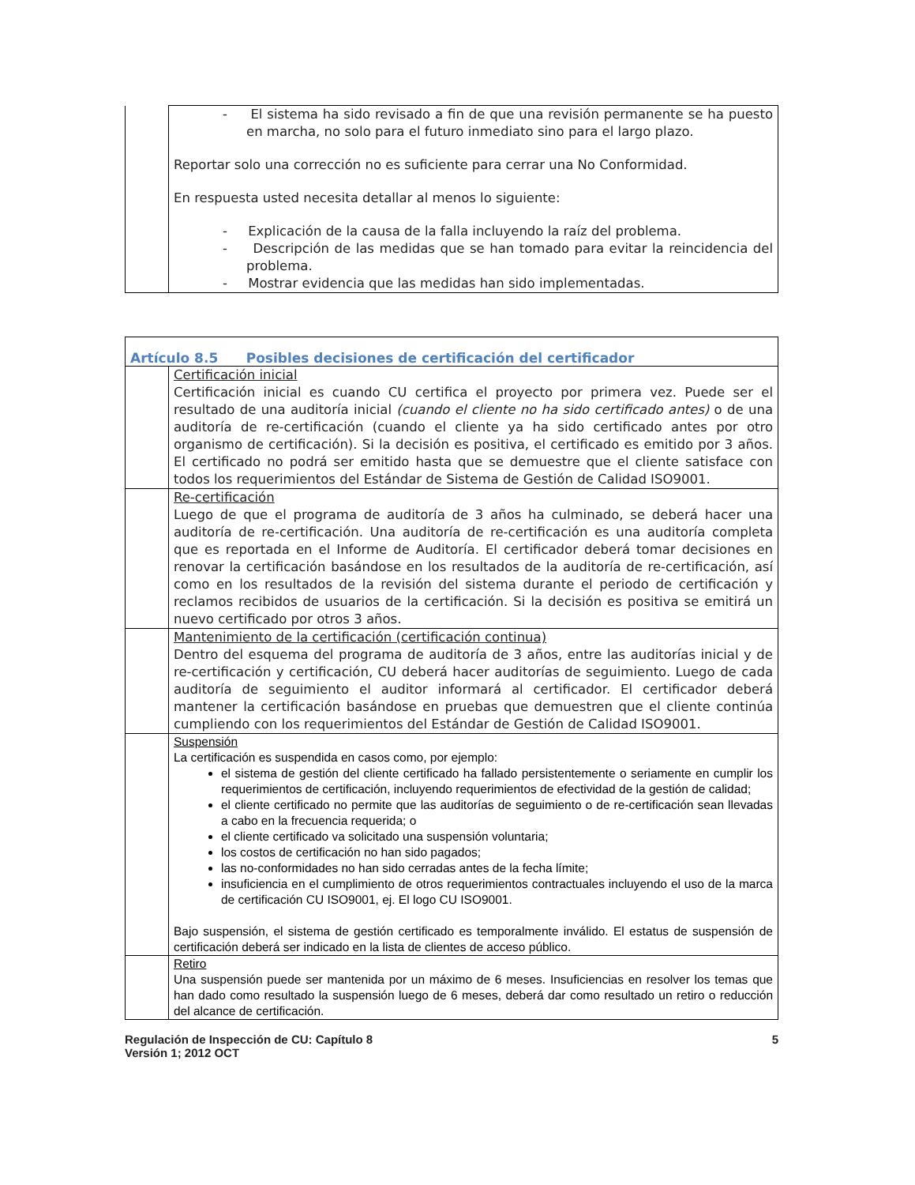| | - El sistema ha sido revisado a fin de que una revisión permanente se ha puesto en marcha, no solo para el futuro inmediato sino para el largo plazo. Reportar solo una corrección no es suficiente para cerrar una No Conformidad. En respuesta usted necesita detallar al menos lo siguiente: - Explicación de la causa de la falla incluyendo la raíz del problema. - Descripción de las medidas que se han tomado para evitar la reincidencia del problema. - Mostrar evidencia que las medidas han sido implementadas. |
| Artículo 8.5 Posibles decisiones de certificación del certificador | |
| | Certificación inicial Certificación inicial es cuando CU certifica el proyecto por primera vez. Puede ser el resultado de una auditoría inicial (cuando el cliente no ha sido certificado antes) o de una auditoría de re-certificación (cuando el cliente ya ha sido certificado antes por otro organismo de certificación). Si la decisión es positiva, el certificado es emitido por 3 años. El certificado no podrá ser emitido hasta que se demuestre que el cliente satisface con todos los requerimientos del Estándar de Sistema de Gestión de Calidad ISO9001. |
| | Re-certificación Luego de que el programa de auditoría de 3 años ha culminado, se deberá hacer una auditoría de re-certificación. Una auditoría de re-certificación es una auditoría completa que es reportada en el Informe de Auditoría. El certificador deberá tomar decisiones en renovar la certificación basándose en los resultados de la auditoría de re-certificación, así como en los resultados de la revisión del sistema durante el periodo de certificación y reclamos recibidos de usuarios de la certificación. Si la decisión es positiva se emitirá un nuevo certificado por otros 3 años. |
| | Mantenimiento de la certificación (certificación continua) Dentro del esquema del programa de auditoría de 3 años, entre las auditorías inicial y de re-certificación y certificación, CU deberá hacer auditorías de seguimiento. Luego de cada auditoría de seguimiento el auditor informará al certificador. El certificador deberá mantener la certificación basándose en pruebas que demuestren que el cliente continúa cumpliendo con los requerimientos del Estándar de Gestión de Calidad ISO9001. |
| | Suspensión La certificación es suspendida en casos como, por ejemplo: el sistema de gestión del cliente certificado ha fallado persistentemente o seriamente en cumplir los requerimientos de certificación, incluyendo requerimientos de efectividad de la gestión de calidad; el cliente certificado no permite que las auditorías de seguimiento o de re-certificación sean llevadas a cabo en la frecuencia requerida; o el cliente certificado va solicitado una suspensión voluntaria; los costos de certificación no han sido pagados; las no-conformidades no han sido cerradas antes de la fecha límite; insuficiencia en el cumplimiento de otros requerimientos contractuales incluyendo el uso de la marca de certificación CU ISO9001, ej. El logo CU ISO9001. Bajo suspensión, el sistema de gestión certificado es temporalmente inválido. El estatus de suspensión de certificación deberá ser indicado en la lista de clientes de acceso público. |
| | Retiro Una suspensión puede ser mantenida por un máximo de 6 meses. Insuficiencias en resolver los temas que han dado como resultado la suspensión luego de 6 meses, deberá dar como resultado un retiro o reducción del alcance de certificación. |
Regulación de Inspección de CU: Capítulo 8
Versión 1; 2012 OCT 5